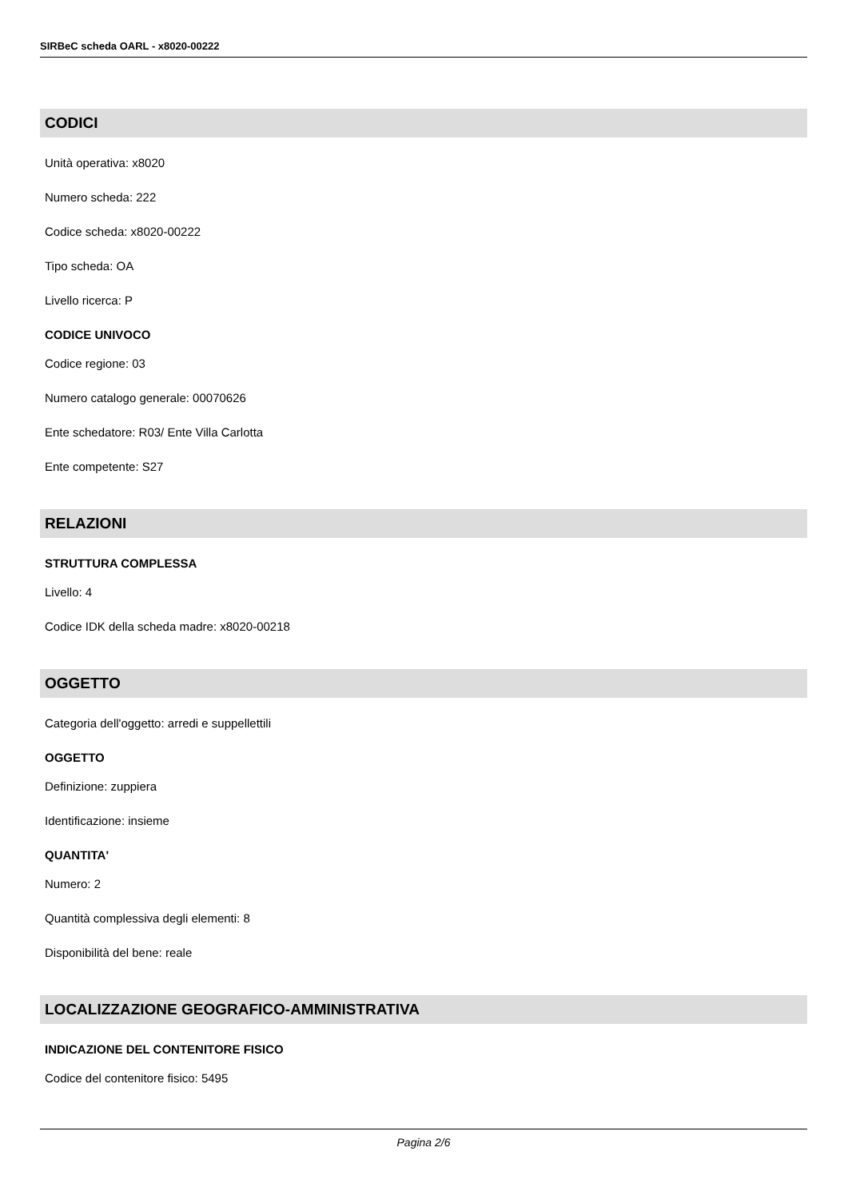SIRBeC scheda OARL - x8020-00222
CODICI
Unità operativa: x8020
Numero scheda: 222
Codice scheda: x8020-00222
Tipo scheda: OA
Livello ricerca: P
CODICE UNIVOCO
Codice regione: 03
Numero catalogo generale: 00070626
Ente schedatore: R03/ Ente Villa Carlotta
Ente competente: S27
RELAZIONI
STRUTTURA COMPLESSA
Livello: 4
Codice IDK della scheda madre: x8020-00218
OGGETTO
Categoria dell'oggetto: arredi e suppellettili
OGGETTO
Definizione: zuppiera
Identificazione: insieme
QUANTITA'
Numero: 2
Quantità complessiva degli elementi: 8
Disponibilità del bene: reale
LOCALIZZAZIONE GEOGRAFICO-AMMINISTRATIVA
INDICAZIONE DEL CONTENITORE FISICO
Codice del contenitore fisico: 5495
Pagina 2/6